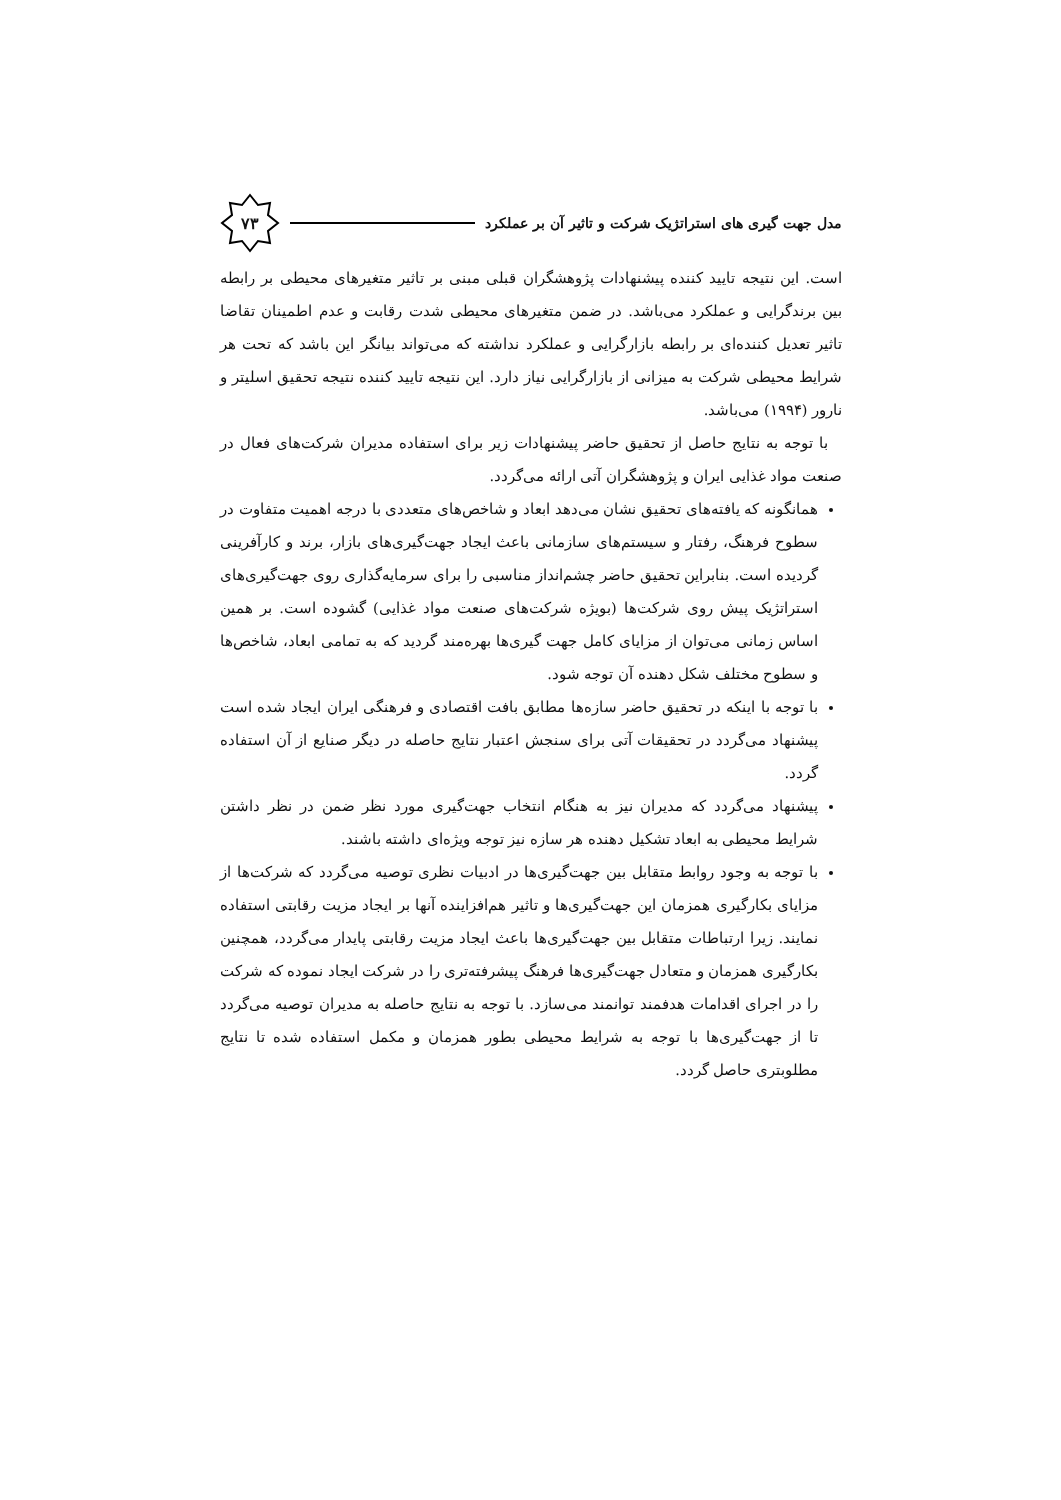مدل جهت گیری های استراتژیک شرکت و تاثیر آن بر عملکرد
۷۳
است. این نتیجه تایید کننده پیشنهادات پژوهشگران قبلی مبنی بر تاثیر متغیرهای محیطی بر رابطه بین برندگرایی و عملکرد می‌باشد. در ضمن متغیرهای محیطی شدت رقابت و عدم اطمینان تقاضا تاثیر تعدیل کننده‌ای بر رابطه بازارگرایی و عملکرد نداشته که می‌تواند بیانگر این باشد که تحت هر شرایط محیطی شرکت به میزانی از بازارگرایی نیاز دارد. این نتیجه تایید کننده نتیجه تحقیق اسلیتر و نارور (۱۹۹۴) می‌باشد.
با توجه به نتایج حاصل از تحقیق حاضر پیشنهادات زیر برای استفاده مدیران شرکت‌های فعال در صنعت مواد غذایی ایران و پژوهشگران آتی ارائه می‌گردد.
همانگونه که یافته‌های تحقیق نشان می‌دهد ابعاد و شاخص‌های متعددی با درجه اهمیت متفاوت در سطوح فرهنگ، رفتار و سیستم‌های سازمانی باعث ایجاد جهت‌گیری‌های بازار، برند و کارآفرینی گردیده است. بنابراین تحقیق حاضر چشم‌انداز مناسبی را برای سرمایه‌گذاری روی جهت‌گیری‌های استراتژیک پیش روی شرکت‌ها (بویژه شرکت‌های صنعت مواد غذایی) گشوده است. بر همین اساس زمانی می‌توان از مزایای کامل جهت گیری‌ها بهره‌مند گردید که به تمامی ابعاد، شاخص‌ها و سطوح مختلف شکل دهنده آن توجه شود.
با توجه با اینکه در تحقیق حاضر سازه‌ها مطابق بافت اقتصادی و فرهنگی ایران ایجاد شده است پیشنهاد می‌گردد در تحقیقات آتی برای سنجش اعتبار نتایج حاصله در دیگر صنایع از آن استفاده گردد.
پیشنهاد می‌گردد که مدیران نیز به هنگام انتخاب جهت‌گیری مورد نظر ضمن در نظر داشتن شرایط محیطی به ابعاد تشکیل دهنده هر سازه نیز توجه ویژه‌ای داشته باشند.
با توجه به وجود روابط متقابل بین جهت‌گیری‌ها در ادبیات نظری توصیه می‌گردد که شرکت‌ها از مزایای بکارگیری همزمان این جهت‌گیری‌ها و تاثیر هم‌افزاینده آنها بر ایجاد مزیت رقابتی استفاده نمایند. زیرا ارتباطات متقابل بین جهت‌گیری‌ها باعث ایجاد مزیت رقابتی پایدار می‌گردد، همچنین بکارگیری همزمان و متعادل جهت‌گیری‌ها فرهنگ پیشرفته‌تری را در شرکت ایجاد نموده که شرکت را در اجرای اقدامات هدفمند توانمند می‌سازد. با توجه به نتایج حاصله به مدیران توصیه می‌گردد تا از جهت‌گیری‌ها با توجه به شرایط محیطی بطور همزمان و مکمل استفاده شده تا نتایج مطلوبتری حاصل گردد.